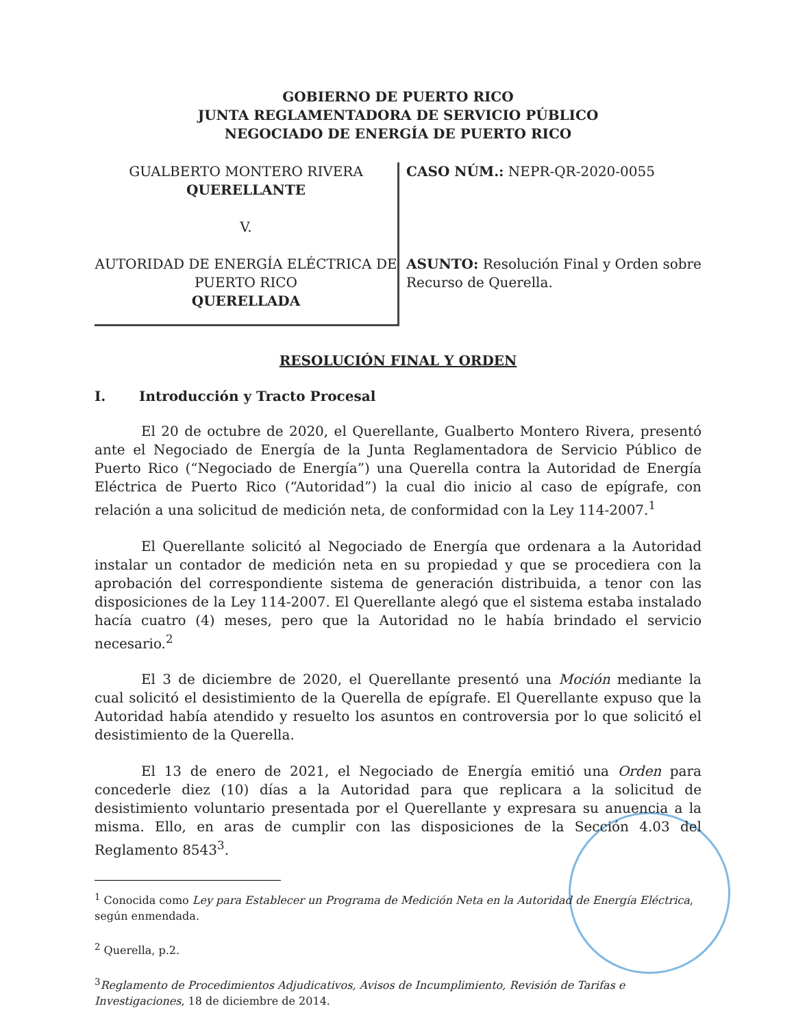GOBIERNO DE PUERTO RICO
JUNTA REGLAMENTADORA DE SERVICIO PÚBLICO
NEGOCIADO DE ENERGÍA DE PUERTO RICO
GUALBERTO MONTERO RIVERA
QUERELLANTE
V.
AUTORIDAD DE ENERGÍA ELÉCTRICA DE PUERTO RICO
QUERELLADA
CASO NÚM.: NEPR-QR-2020-0055
ASUNTO: Resolución Final y Orden sobre Recurso de Querella.
RESOLUCIÓN FINAL Y ORDEN
I. Introducción y Tracto Procesal
El 20 de octubre de 2020, el Querellante, Gualberto Montero Rivera, presentó ante el Negociado de Energía de la Junta Reglamentadora de Servicio Público de Puerto Rico (“Negociado de Energía”) una Querella contra la Autoridad de Energía Eléctrica de Puerto Rico (“Autoridad”) la cual dio inicio al caso de epígrafe, con relación a una solicitud de medición neta, de conformidad con la Ley 114-2007.<sup>1</sup>
El Querellante solicitó al Negociado de Energía que ordenara a la Autoridad instalar un contador de medición neta en su propiedad y que se procediera con la aprobación del correspondiente sistema de generación distribuida, a tenor con las disposiciones de la Ley 114-2007. El Querellante alegó que el sistema estaba instalado hacía cuatro (4) meses, pero que la Autoridad no le había brindado el servicio necesario.<sup>2</sup>
El 3 de diciembre de 2020, el Querellante presentó una Moción mediante la cual solicitó el desistimiento de la Querella de epígrafe. El Querellante expuso que la Autoridad había atendido y resuelto los asuntos en controversia por lo que solicitó el desistimiento de la Querella.
El 13 de enero de 2021, el Negociado de Energía emitió una Orden para concederle diez (10) días a la Autoridad para que replicara a la solicitud de desistimiento voluntario presentada por el Querellante y expresara su anuencia a la misma. Ello, en aras de cumplir con las disposiciones de la Sección 4.03 del Reglamento 8543<sup>3</sup>.
<sup>1</sup> Conocida como Ley para Establecer un Programa de Medición Neta en la Autoridad de Energía Eléctrica, según enmendada.
<sup>2</sup> Querella, p.2.
<sup>3</sup> Reglamento de Procedimientos Adjudicativos, Avisos de Incumplimiento, Revisión de Tarifas e Investigaciones, 18 de diciembre de 2014.